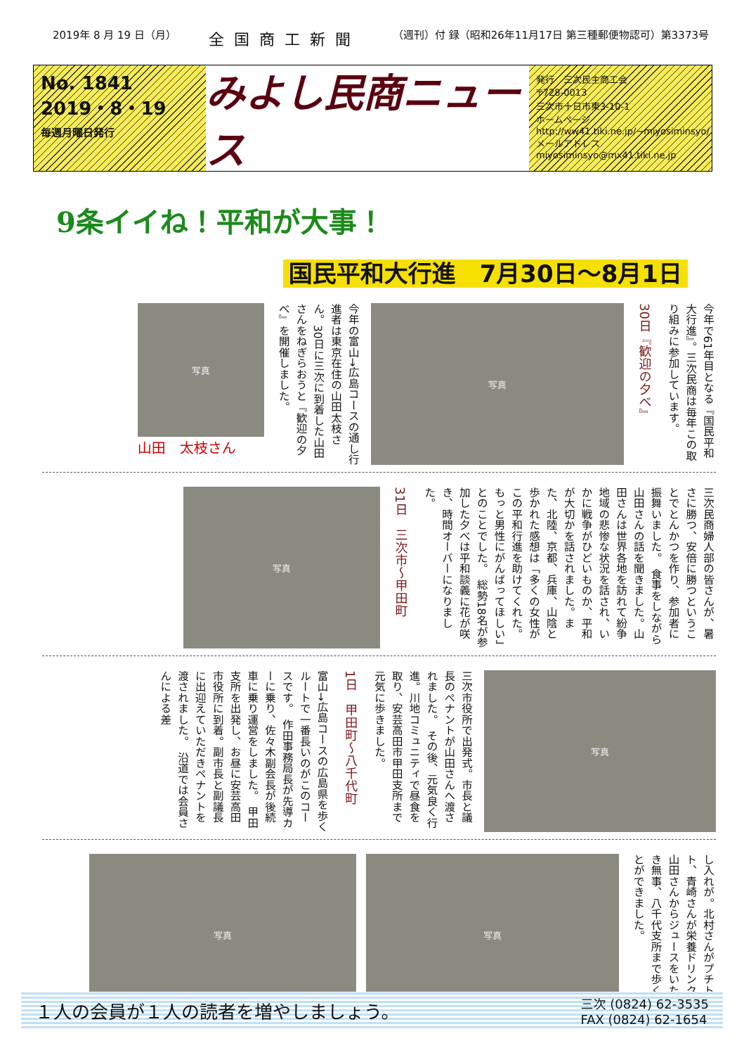2019年 8 月 19 日（月） 全国商工新聞 （週刊）付 録（昭和26年11月17日 第三種郵便物認可）第3373号
No. 1841
2019・8・19
毎週月曜日発行
みよし民商ニュース
発行　三次民主商工会
〒728-0013
三次市十日市東3-10-1
ホームページ
http://ww41.tiki.ne.jp/~miyosiminsyo/
メールアドレス
miyosiminsyo@mx41.tiki.ne.jp
9条イイね！平和が大事！
国民平和大行進　7月30日～8月1日
今年で61年目となる『国民平和大行進』。三次民商は毎年この取り組みに参加しています。
30日『歓迎の夕べ』
写真
今年の富山→広島コースの通し行進者は東京在住の山田太枝さん。30日に三次に到着した山田さんをねぎらおうと『歓迎の夕べ』を開催しました。
写真
山田　太枝さん
三次民商婦人部の皆さんが、暑さに勝つ、安倍に勝つということでとんかつを作り、参加者に振舞いました。　食事をしながら山田さんの話を聞きました。山田さんは世界各地を訪れて紛争地域の悲惨な状況を話され、いかに戦争がひどいものか、平和が大切かを話されました。また、北陸、京都、兵庫、山陰と歩かれた感想は「多くの女性がこの平和行進を助けてくれた。もっと男性にがんばってほしい」とのことでした。　総勢18名が参加した夕べは平和談義に花が咲き、時間オーバーになりました。
31日　三次市～甲田町
写真
写真
三次市役所で出発式。市長と議長のペナントが山田さんへ渡されました。　その後、元気良く行進。川地コミュニティで昼食を取り、安芸高田市甲田支所まで元気に歩きました。
1日　甲田町～八千代町
富山→広島コースの広島県を歩くルートで一番長いのがこのコースです。　作田事務局長が先導カーに乗り、佐々木副会長が後続車に乗り運営をしました。　甲田支所を出発し、お昼に安芸高田市役所に到着。副市長と副議長に出迎えていただきペナントを渡されました。　沿道では会員さんによる差
し入れが。北村さんがプチトマト、青崎さんが栄養ドリンク。山田さんからジュースをいただき無事、八千代支所まで歩くことができました。
写真 写真
１人の会員が１人の読者を増やしましょう。 三次 (0824) 62-3535
FAX (0824) 62-1654